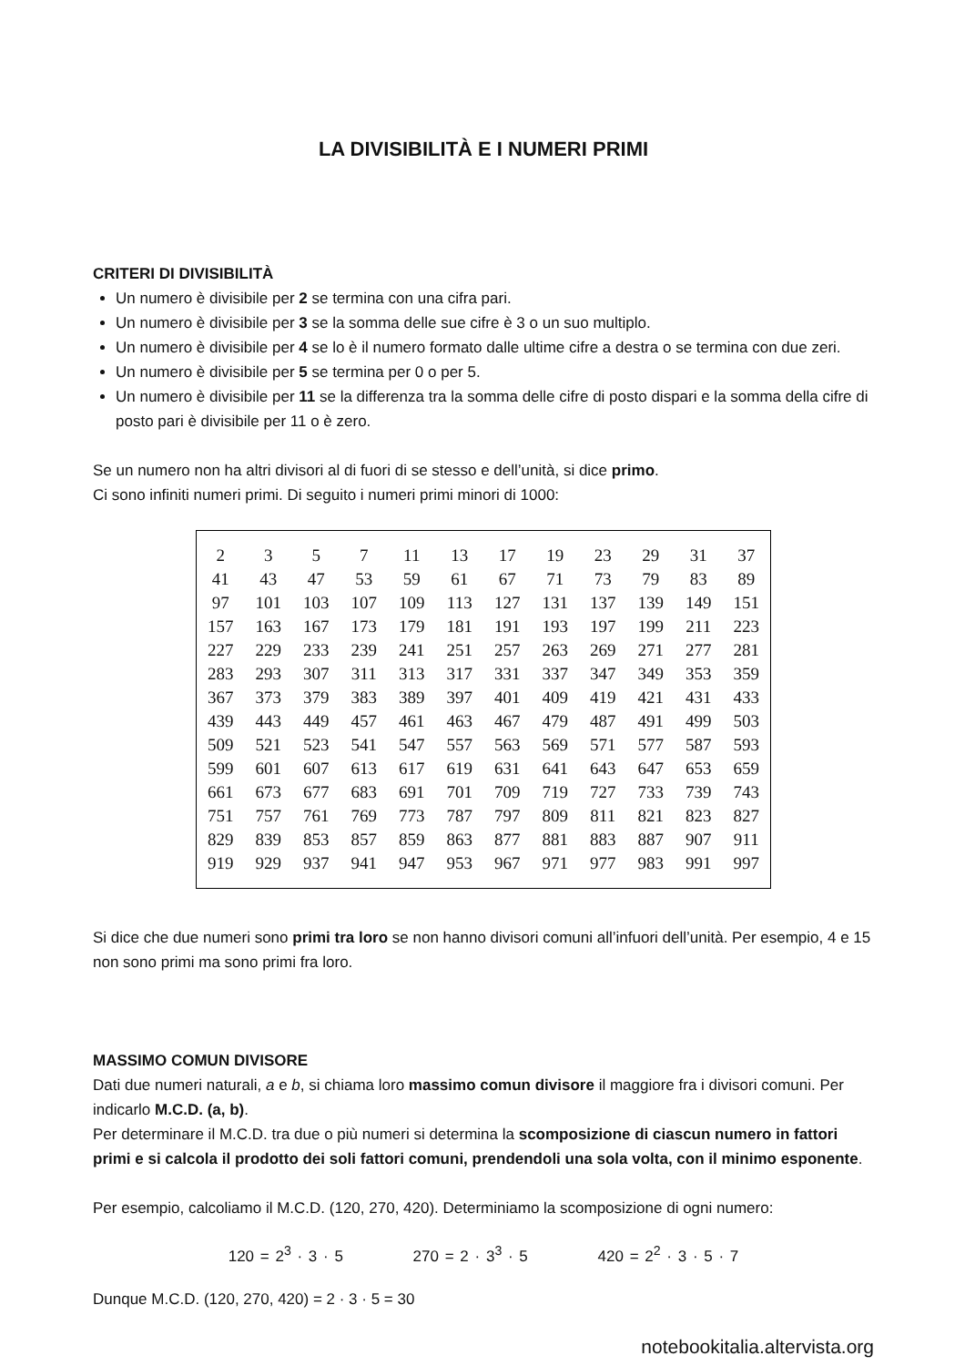LA DIVISIBILITÀ E I NUMERI PRIMI
CRITERI DI DIVISIBILITÀ
Un numero è divisibile per 2 se termina con una cifra pari.
Un numero è divisibile per 3 se la somma delle sue cifre è 3 o un suo multiplo.
Un numero è divisibile per 4 se lo è il numero formato dalle ultime cifre a destra o se termina con due zeri.
Un numero è divisibile per 5 se termina per 0 o per 5.
Un numero è divisibile per 11 se la differenza tra la somma delle cifre di posto dispari e la somma della cifre di posto pari è divisibile per 11 o è zero.
Se un numero non ha altri divisori al di fuori di se stesso e dell’unità, si dice primo.
Ci sono infiniti numeri primi. Di seguito i numeri primi minori di 1000:
| 2 | 3 | 5 | 7 | 11 | 13 | 17 | 19 | 23 | 29 | 31 | 37 |
| 41 | 43 | 47 | 53 | 59 | 61 | 67 | 71 | 73 | 79 | 83 | 89 |
| 97 | 101 | 103 | 107 | 109 | 113 | 127 | 131 | 137 | 139 | 149 | 151 |
| 157 | 163 | 167 | 173 | 179 | 181 | 191 | 193 | 197 | 199 | 211 | 223 |
| 227 | 229 | 233 | 239 | 241 | 251 | 257 | 263 | 269 | 271 | 277 | 281 |
| 283 | 293 | 307 | 311 | 313 | 317 | 331 | 337 | 347 | 349 | 353 | 359 |
| 367 | 373 | 379 | 383 | 389 | 397 | 401 | 409 | 419 | 421 | 431 | 433 |
| 439 | 443 | 449 | 457 | 461 | 463 | 467 | 479 | 487 | 491 | 499 | 503 |
| 509 | 521 | 523 | 541 | 547 | 557 | 563 | 569 | 571 | 577 | 587 | 593 |
| 599 | 601 | 607 | 613 | 617 | 619 | 631 | 641 | 643 | 647 | 653 | 659 |
| 661 | 673 | 677 | 683 | 691 | 701 | 709 | 719 | 727 | 733 | 739 | 743 |
| 751 | 757 | 761 | 769 | 773 | 787 | 797 | 809 | 811 | 821 | 823 | 827 |
| 829 | 839 | 853 | 857 | 859 | 863 | 877 | 881 | 883 | 887 | 907 | 911 |
| 919 | 929 | 937 | 941 | 947 | 953 | 967 | 971 | 977 | 983 | 991 | 997 |
Si dice che due numeri sono primi tra loro se non hanno divisori comuni all’infuori dell’unità. Per esempio, 4 e 15 non sono primi ma sono primi fra loro.
MASSIMO COMUN DIVISORE
Dati due numeri naturali, a e b, si chiama loro massimo comun divisore il maggiore fra i divisori comuni. Per indicarlo M.C.D. (a, b).
Per determinare il M.C.D. tra due o più numeri si determina la scomposizione di ciascun numero in fattori primi e si calcola il prodotto dei soli fattori comuni, prendendoli una sola volta, con il minimo esponente.
Per esempio, calcoliamo il M.C.D. (120, 270, 420). Determiniamo la scomposizione di ogni numero:
120 = 2<sup>3</sup> · 3 · 5 270 = 2 · 3<sup>3</sup> · 5 420 = 2<sup>2</sup> · 3 · 5 · 7
Dunque M.C.D. (120, 270, 420) = 2 · 3 · 5 = 30
notebookitalia.altervista.org